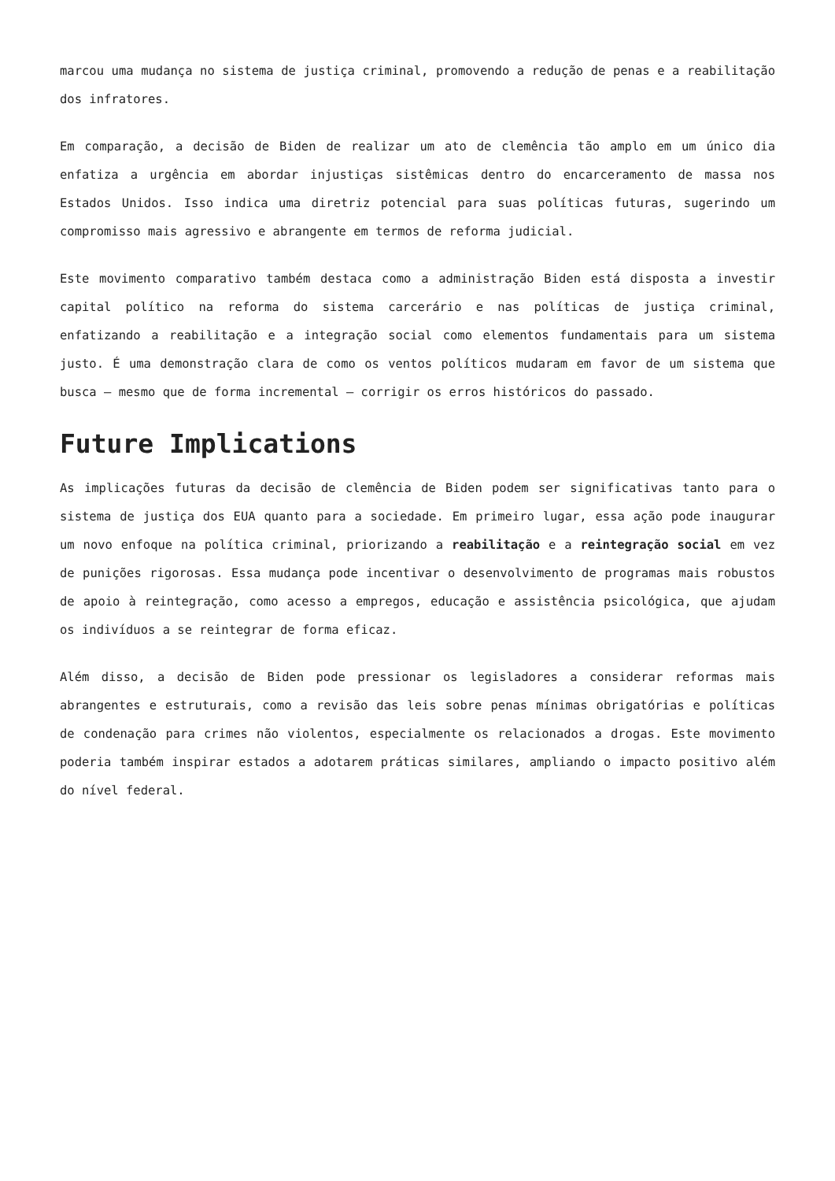marcou uma mudança no sistema de justiça criminal, promovendo a redução de penas e a reabilitação dos infratores.
Em comparação, a decisão de Biden de realizar um ato de clemência tão amplo em um único dia enfatiza a urgência em abordar injustiças sistêmicas dentro do encarceramento de massa nos Estados Unidos. Isso indica uma diretriz potencial para suas políticas futuras, sugerindo um compromisso mais agressivo e abrangente em termos de reforma judicial.
Este movimento comparativo também destaca como a administração Biden está disposta a investir capital político na reforma do sistema carcerário e nas políticas de justiça criminal, enfatizando a reabilitação e a integração social como elementos fundamentais para um sistema justo. É uma demonstração clara de como os ventos políticos mudaram em favor de um sistema que busca — mesmo que de forma incremental — corrigir os erros históricos do passado.
Future Implications
As implicações futuras da decisão de clemência de Biden podem ser significativas tanto para o sistema de justiça dos EUA quanto para a sociedade. Em primeiro lugar, essa ação pode inaugurar um novo enfoque na política criminal, priorizando a reabilitação e a reintegração social em vez de punições rigorosas. Essa mudança pode incentivar o desenvolvimento de programas mais robustos de apoio à reintegração, como acesso a empregos, educação e assistência psicológica, que ajudam os indivíduos a se reintegrar de forma eficaz.
Além disso, a decisão de Biden pode pressionar os legisladores a considerar reformas mais abrangentes e estruturais, como a revisão das leis sobre penas mínimas obrigatórias e políticas de condenação para crimes não violentos, especialmente os relacionados a drogas. Este movimento poderia também inspirar estados a adotarem práticas similares, ampliando o impacto positivo além do nível federal.